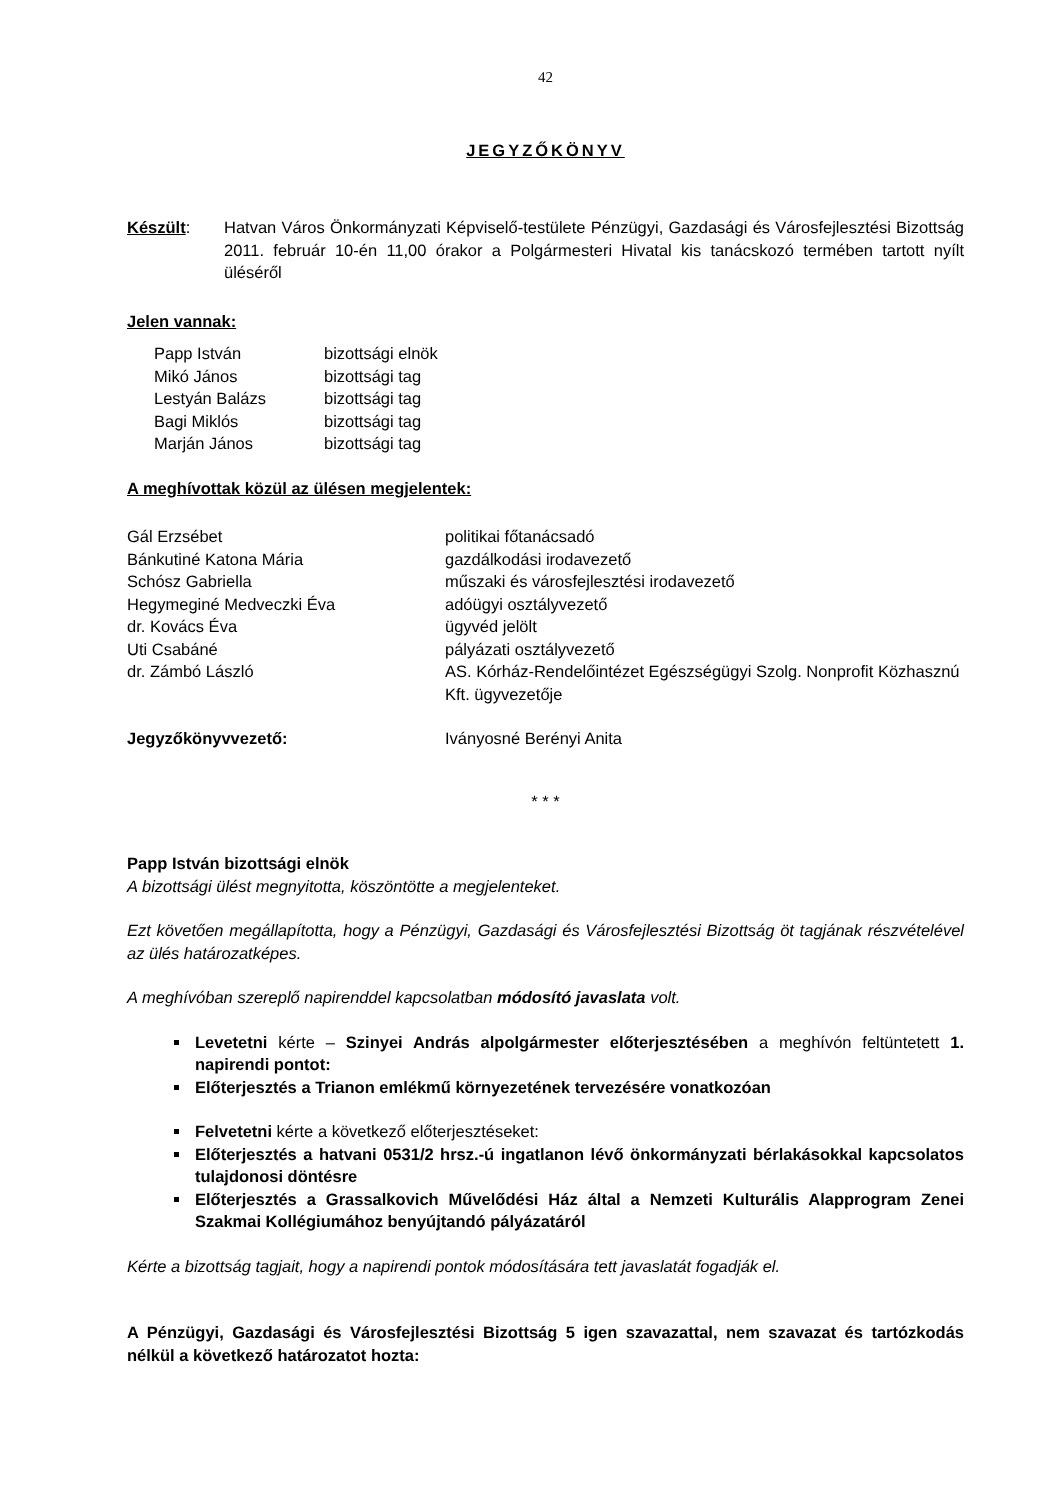42
JEGYZŐKÖNYV
Készült: Hatvan Város Önkormányzati Képviselő-testülete Pénzügyi, Gazdasági és Városfejlesztési Bizottság 2011. február 10-én 11,00 órakor a Polgármesteri Hivatal kis tanácskozó termében tartott nyílt üléséről
Jelen vannak:
| Papp István | bizottsági elnök |
| Mikó János | bizottsági tag |
| Lestyán Balázs | bizottsági tag |
| Bagi Miklós | bizottsági tag |
| Marján János | bizottsági tag |
A meghívottak közül az ülésen megjelentek:
| Gál Erzsébet | politikai főtanácsadó |
| Bánkutiné Katona Mária | gazdálkodási irodavezető |
| Schósz Gabriella | műszaki és városfejlesztési irodavezető |
| Hegymeginé Medveczki Éva | adóügyi osztályvezető |
| dr. Kovács Éva | ügyvéd jelölt |
| Uti Csabáné | pályázati osztályvezető |
| dr. Zámbó László | AS. Kórház-Rendelőintézet Egészségügyi Szolg. Nonprofit Közhasznú Kft. ügyvezetője |
| Jegyzőkönyvvezető: | Iványosné Berényi Anita |
* * *
Papp István bizottsági elnök
A bizottsági ülést megnyitotta, köszöntötte a megjelenteket.
Ezt követően megállapította, hogy a Pénzügyi, Gazdasági és Városfejlesztési Bizottság öt tagjának részvételével az ülés határozatképes.
A meghívóban szereplő napirenddel kapcsolatban módosító javaslata volt.
Levetetni kérte – Szinyei András alpolgármester előterjesztésében a meghívón feltüntetett 1. napirendi pontot:
Előterjesztés a Trianon emlékmű környezetének tervezésére vonatkozóan
Felvetetni kérte a következő előterjesztéseket:
Előterjesztés a hatvani 0531/2 hrsz.-ú ingatlanon lévő önkormányzati bérlakásokkal kapcsolatos tulajdonosi döntésre
Előterjesztés a Grassalkovich Művelődési Ház által a Nemzeti Kulturális Alapprogram Zenei Szakmai Kollégiumához benyújtandó pályázatáról
Kérte a bizottság tagjait, hogy a napirendi pontok módosítására tett javaslatát fogadják el.
A Pénzügyi, Gazdasági és Városfejlesztési Bizottság 5 igen szavazattal, nem szavazat és tartózkodás nélkül a következő határozatot hozta: